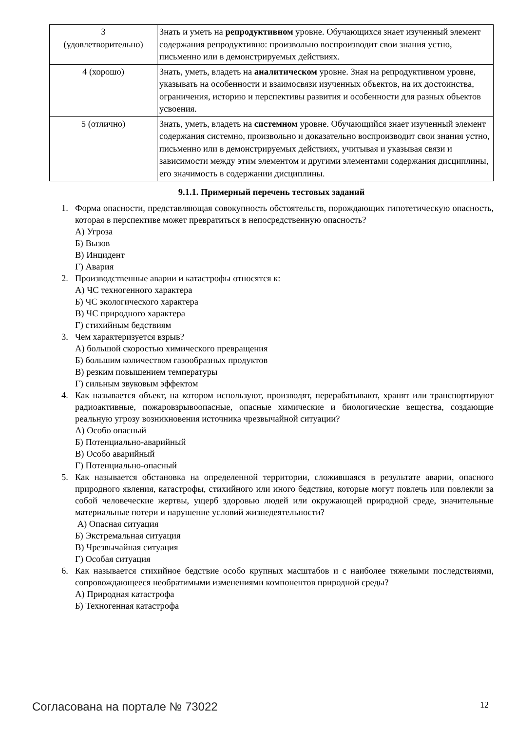| 3 (удовлетворительно) | Знать и уметь на репродуктивном уровне. Обучающихся знает изученный элемент содержания репродуктивно: произвольно воспроизводит свои знания устно, письменно или в демонстрируемых действиях. |
| 4 (хорошо) | Знать, уметь, владеть на аналитическом уровне. Зная на репродуктивном уровне, указывать на особенности и взаимосвязи изученных объектов, на их достоинства, ограничения, историю и перспективы развития и особенности для разных объектов усвоения. |
| 5 (отлично) | Знать, уметь, владеть на системном уровне. Обучающийся знает изученный элемент содержания системно, произвольно и доказательно воспроизводит свои знания устно, письменно или в демонстрируемых действиях, учитывая и указывая связи и зависимости между этим элементом и другими элементами содержания дисциплины, его значимость в содержании дисциплины. |
9.1.1. Примерный перечень тестовых заданий
1. Форма опасности, представляющая совокупность обстоятельств, порождающих гипотетическую опасность, которая в перспективе может превратиться в непосредственную опасность?
А) Угроза
Б) Вызов
В) Инцидент
Г) Авария
2. Производственные аварии и катастрофы относятся к:
А) ЧС техногенного характера
Б) ЧС экологического характера
В) ЧС природного характера
Г) стихийным бедствиям
3. Чем характеризуется взрыв?
А) большой скоростью химического превращения
Б) большим количеством газообразных продуктов
В) резким повышением температуры
Г) сильным звуковым эффектом
4. Как называется объект, на котором используют, производят, перерабатывают, хранят или транспортируют радиоактивные, пожаровзрывоопасные, опасные химические и биологические вещества, создающие реальную угрозу возникновения источника чрезвычайной ситуации?
А) Особо опасный
Б) Потенциально-аварийный
В) Особо аварийный
Г) Потенциально-опасный
5. Как называется обстановка на определенной территории, сложившаяся в результате аварии, опасного природного явления, катастрофы, стихийного или иного бедствия, которые могут повлечь или повлекли за собой человеческие жертвы, ущерб здоровью людей или окружающей природной среде, значительные материальные потери и нарушение условий жизнедеятельности?
А) Опасная ситуация
Б) Экстремальная ситуация
В) Чрезвычайная ситуация
Г) Особая ситуация
6. Как называется стихийное бедствие особо крупных масштабов и с наиболее тяжелыми последствиями, сопровождающееся необратимыми изменениями компонентов природной среды?
А) Природная катастрофа
Б) Техногенная катастрофа
Согласована на портале № 73022 12